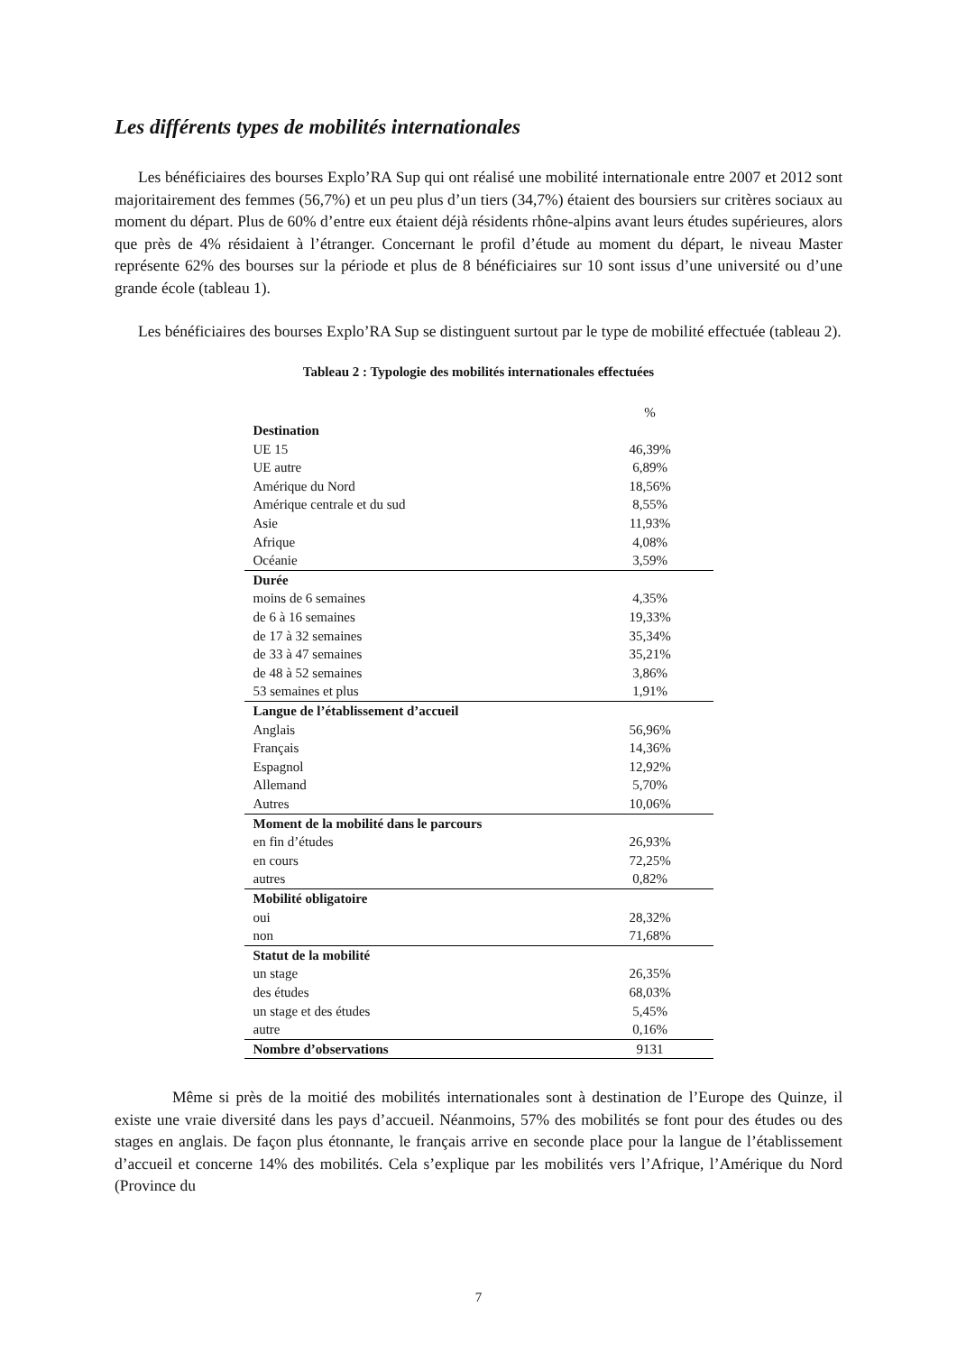Les différents types de mobilités internationales
Les bénéficiaires des bourses Explo’RA Sup qui ont réalisé une mobilité internationale entre 2007 et 2012 sont majoritairement des femmes (56,7%) et un peu plus d’un tiers (34,7%) étaient des boursiers sur critères sociaux au moment du départ. Plus de 60% d’entre eux étaient déjà résidents rhône-alpins avant leurs études supérieures, alors que près de 4% résidaient à l’étranger. Concernant le profil d’étude au moment du départ, le niveau Master représente 62% des bourses sur la période et plus de 8 bénéficiaires sur 10 sont issus d’une université ou d’une grande école (tableau 1).
Les bénéficiaires des bourses Explo’RA Sup se distinguent surtout par le type de mobilité effectuée (tableau 2).
Tableau 2 : Typologie des mobilités internationales effectuées
| | % |
| --- | --- |
| Destination | |
| UE 15 | 46,39% |
| UE autre | 6,89% |
| Amérique du Nord | 18,56% |
| Amérique centrale et du sud | 8,55% |
| Asie | 11,93% |
| Afrique | 4,08% |
| Océanie | 3,59% |
| Durée | |
| moins de 6 semaines | 4,35% |
| de 6 à 16 semaines | 19,33% |
| de 17 à 32 semaines | 35,34% |
| de 33 à 47 semaines | 35,21% |
| de 48 à 52 semaines | 3,86% |
| 53 semaines et plus | 1,91% |
| Langue de l’établissement d’accueil | |
| Anglais | 56,96% |
| Français | 14,36% |
| Espagnol | 12,92% |
| Allemand | 5,70% |
| Autres | 10,06% |
| Moment de la mobilité dans le parcours | |
| en fin d’études | 26,93% |
| en cours | 72,25% |
| autres | 0,82% |
| Mobilité obligatoire | |
| oui | 28,32% |
| non | 71,68% |
| Statut de la mobilité | |
| un stage | 26,35% |
| des études | 68,03% |
| un stage et des études | 5,45% |
| autre | 0,16% |
| Nombre d’observations | 9131 |
Même si près de la moitié des mobilités internationales sont à destination de l’Europe des Quinze, il existe une vraie diversité dans les pays d’accueil. Néanmoins, 57% des mobilités se font pour des études ou des stages en anglais. De façon plus étonnante, le français arrive en seconde place pour la langue de l’établissement d’accueil et concerne 14% des mobilités. Cela s’explique par les mobilités vers l’Afrique, l’Amérique du Nord (Province du
7